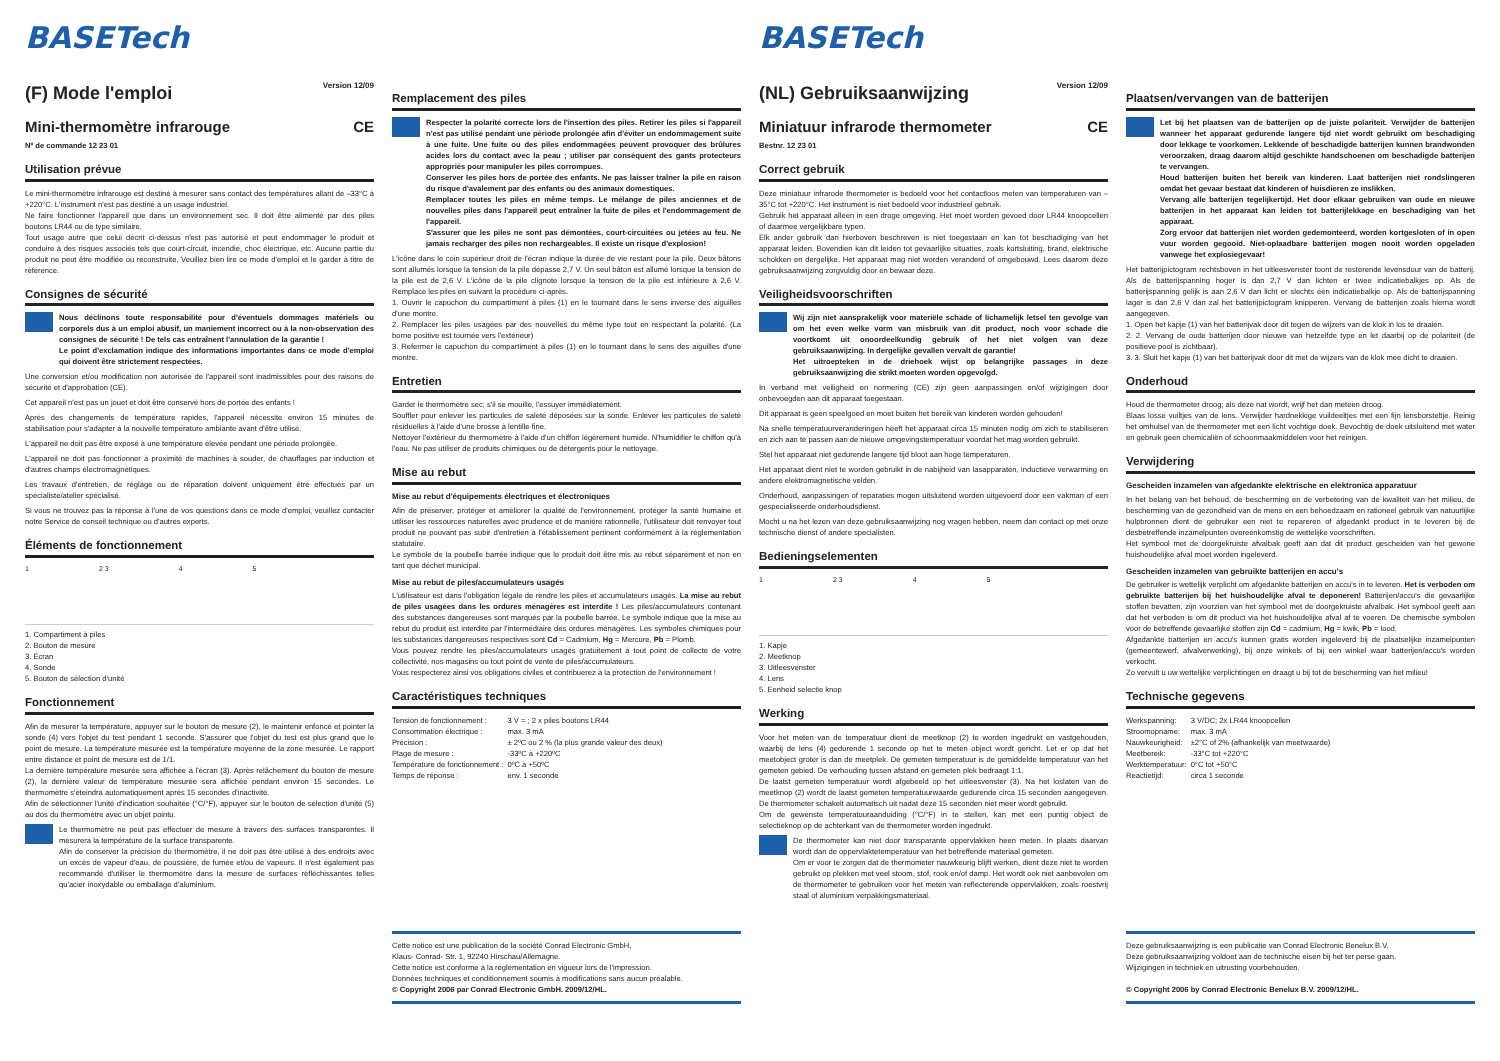BASETech
(F) Mode l'emploi Version 12/09
Mini-thermomètre infrarouge CE
Nº de commande 12 23 01
Utilisation prévue
Le mini-thermomètre infrarouge est destiné à mesurer sans contact des températures allant de –33°C à +220°C. L'instrument n'est pas destiné à un usage industriel.
Ne faire fonctionner l'appareil que dans un environnement sec. Il doit être alimenté par des piles boutons LR44 ou de type similaire.
Tout usage autre que celui décrit ci-dessus n'est pas autorisé et peut endommager le produit et conduire à des risques associés tels que court-circuit, incendie, choc électrique, etc. Aucune partie du produit ne peut être modifiée ou reconstruite. Veuillez bien lire ce mode d'emploi et le garder à titre de référence.
Consignes de sécurité
Nous déclinons toute responsabilité pour d'éventuels dommages matériels ou corporels dus à un emploi abusif, un maniement incorrect ou à la non-observation des consignes de sécurité ! De tels cas entraînent l'annulation de la garantie !
Le point d'exclamation indique des informations importantes dans ce mode d'emploi qui doivent être strictement respectées.
Une conversion et/ou modification non autorisée de l'appareil sont inadmissibles pour des raisons de sécurité et d'approbation (CE).
Cet appareil n'est pas un jouet et doit être conservé hors de portée des enfants !
Après des changements de température rapides, l'appareil nécessite environ 15 minutes de stabilisation pour s'adapter à la nouvelle température ambiante avant d'être utilisé.
L'appareil ne doit pas être exposé à une température élevée pendant une période prolongée.
L'appareil ne doit pas fonctionner à proximité de machines à souder, de chauffages par induction et d'autres champs électromagnétiques.
Les travaux d'entretien, de réglage ou de réparation doivent uniquement être effectués par un spécialiste/atelier spécialisé.
Si vous ne trouvez pas la réponse à l'une de vos questions dans ce mode d'emploi, veuillez contacter notre Service de conseil technique ou d'autres experts.
Éléments de fonctionnement
1 2 3 4 5
1. Compartiment à piles
2. Bouton de mesure
3. Écran
4. Sonde
5. Bouton de sélection d'unité
Fonctionnement
Afin de mesurer la température, appuyer sur le bouton de mesure (2), le maintenir enfoncé et pointer la sonde (4) vers l'objet du test pendant 1 seconde. S'assurer que l'objet du test est plus grand que le point de mesure. La température mesurée est la température moyenne de la zone mesurée. Le rapport entre distance et point de mesure est de 1/1.
La dernière température mesurée sera affichée à l'écran (3). Après relâchement du bouton de mesure (2), la dernière valeur de température mesurée sera affichée pendant environ 15 secondes. Le thermomètre s'éteindra automatiquement après 15 secondes d'inactivité.
Afin de sélectionner l'unité d'indication souhaitée (°C/°F), appuyer sur le bouton de sélection d'unité (5) au dos du thermomètre avec un objet pointu.
Le thermomètre ne peut pas effectuer de mesure à travers des surfaces transparentes. Il mesurera la température de la surface transparente.
Afin de conserver la précision du thermomètre, il ne doit pas être utilisé à des endroits avec un excès de vapeur d'eau, de poussière, de fumée et/ou de vapeurs. Il n'est également pas recommandé d'utiliser le thermomètre dans la mesure de surfaces réfléchissantes telles qu'acier inoxydable ou emballage d'aluminium.
Remplacement des piles
Respecter la polarité correcte lors de l'insertion des piles. Retirer les piles si l'appareil n'est pas utilisé pendant une période prolongée afin d'éviter un endommagement suite à une fuite. Une fuite ou des piles endommagées peuvent provoquer des brûlures acides lors du contact avec la peau ; utiliser par conséquent des gants protecteurs appropriés pour manipuler les piles corrompues.
Conserver les piles hors de portée des enfants. Ne pas laisser traîner la pile en raison du risque d'avalement par des enfants ou des animaux domestiques.
Remplacer toutes les piles en même temps. Le mélange de piles anciennes et de nouvelles piles dans l'appareil peut entraîner la fuite de piles et l'endommagement de l'appareil.
S'assurer que les piles ne sont pas démontées, court-circuitées ou jetées au feu. Ne jamais recharger des piles non rechargeables. Il existe un risque d'explosion!
L'icône dans le coin supérieur droit de l'écran indique la durée de vie restant pour la pile. Deux bâtons sont allumés lorsque la tension de la pile dépasse 2,7 V. Un seul bâton est allumé lorsque la tension de la pile est de 2,6 V. L'icône de la pile clignote lorsque la tension de la pile est inférieure à 2,6 V. Remplace les piles en suivant la procédure ci-après.
1. Ouvrir le capuchon du compartiment à piles (1) en le tournant dans le sens inverse des aiguilles d'une montre.
2. Remplacer les piles usagées par des nouvelles du même type tout en respectant la polarité. (La borne positive est tournée vers l'extérieur)
3. Refermer le capuchon du compartiment à piles (1) en le tournant dans le sens des aiguilles d'une montre.
Entretien
Garder le thermomètre sec; s'il se mouille, l'essuyer immédiatement.
Souffler pour enlever les particules de saleté déposées sur la sonde. Enlever les particules de saleté résiduelles à l'aide d'une brosse à lentille fine.
Nettoyer l'extérieur du thermomètre à l'aide d'un chiffon légèrement humide. N'humidifier le chiffon qu'à l'eau. Ne pas utiliser de produits chimiques ou de détergents pour le nettoyage.
Mise au rebut
Mise au rebut d'équipements électriques et électroniques
Afin de préserver, protéger et améliorer la qualité de l'environnement, protéger la santé humaine et utiliser les ressources naturelles avec prudence et de manière rationnelle, l'utilisateur doit renvoyer tout produit ne pouvant pas subir d'entretien à l'établissement pertinent conformément à la réglementation statutaire.
Le symbole de la poubelle barrée indique que le produit doit être mis au rebut séparément et non en tant que déchet municipal.
Mise au rebut de piles/accumulateurs usagés
L'utilisateur est dans l'obligation légale de rendre les piles et accumulateurs usagés. La mise au rebut de piles usagées dans les ordures ménagères est interdite ! Les piles/accumulateurs contenant des substances dangereuses sont marqués par la poubelle barrée. Le symbole indique que la mise au rebut du produit est interdite par l'intermédiaire des ordures ménagères. Les symboles chimiques pour les substances dangereuses respectives sont Cd = Cadmium, Hg = Mercure, Pb = Plomb.
Vous pouvez rendre les piles/accumulateurs usagés gratuitement à tout point de collecte de votre collectivité, nos magasins ou tout point de vente de piles/accumulateurs.
Vous respecterez ainsi vos obligations civiles et contribuerez à la protection de l'environnement !
Caractéristiques techniques
| Tension de fonctionnement : | 3 V = ; 2 x piles boutons LR44 |
| Consommation électrique : | max. 3 mA |
| Précision : | ± 2ºC ou 2 % (la plus grande valeur des deux) |
| Plage de mesure : | -33ºC à +220ºC |
| Température de fonctionnement : | 0ºC à +50ºC |
| Temps de réponse : | env. 1 seconde |
Cette notice est une publication de la société Conrad Electronic GmbH,
Klaus- Conrad- Str. 1, 92240 Hirschau/Allemagne.
Cette notice est conforme à la réglementation en vigueur lors de l'impression.
Données techniques et conditionnement soumis à modifications sans aucun préalable.
© Copyright 2006 par Conrad Electronic GmbH. 2009/12/HL.
BASETech
(NL) Gebruiksaanwijzing Version 12/09
Miniatuur infrarode thermometer CE
Bestnr. 12 23 01
Correct gebruik
Deze miniatuur infrarode thermometer is bedoeld voor het contactloos meten van temperaturen van –35°C tot +220°C. Het instrument is niet bedoeld voor industrieel gebruik.
Gebruik het apparaat alleen in een droge omgeving. Het moet worden gevoed door LR44 knoopcellen of daarmee vergelijkbare typen.
Elk ander gebruik dan hierboven beschreven is niet toegestaan en kan tot beschadiging van het apparaat leiden. Bovendien kan dit leiden tot gevaarlijke situaties, zoals kortsluiting, brand, elektrische schokken en dergelijke. Het apparaat mag niet worden veranderd of omgebouwd. Lees daarom deze gebruiksaanwijzing zorgvuldig door en bewaar deze.
Veiligheidsvoorschriften
Wij zijn niet aansprakelijk voor materiële schade of lichamelijk letsel ten gevolge van om het even welke vorm van misbruik van dit product, noch voor schade die voortkomt uit onoordeelkundig gebruik of het niet volgen van deze gebruiksaanwijzing. In dergelijke gevallen vervalt de garantie!
Het uitroepteken in de driehoek wijst op belangrijke passages in deze gebruiksaanwijzing die strikt moeten worden opgevolgd.
In verband met veiligheid en normering (CE) zijn geen aanpassingen en/of wijzigingen door onbevoegden aan dit apparaat toegestaan.
Dit apparaat is geen speelgoed en moet buiten het bereik van kinderen worden gehouden!
Na snelle temperatuurveranderingen heeft het apparaat circa 15 minuten nodig om zich te stabiliseren en zich aan te passen aan de nieuwe omgevingstemperatuur voordat het mag worden gebruikt.
Stel het apparaat niet gedurende langere tijd bloot aan hoge temperaturen.
Het apparaat dient niet te worden gebruikt in de nabijheid van lasapparaten, inductieve verwarming en andere elektromagnetische velden.
Onderhoud, aanpassingen of reparaties mogen uitsluitend worden uitgevoerd door een vakman of een gespecialiseerde onderhoudsdienst.
Mocht u na het lezen van deze gebruiksaanwijzing nog vragen hebben, neem dan contact op met onze technische dienst of andere specialisten.
Bedieningselementen
1 2 3 4 5
1. Kapje
2. Meetknop
3. Uitleesvenster
4. Lens
5. Eenheid selectie knop
Werking
Voor het meten van de temperatuur dient de meetknop (2) te worden ingedrukt en vastgehouden, waarbij de lens (4) gedurende 1 seconde op het te meten object wordt gericht. Let er op dat het meetobject groter is dan de meetplek. De gemeten temperatuur is de gemiddelde temperatuur van het gemeten gebied. De verhouding tussen afstand en gemeten plek bedraagt 1:1.
De laatst gemeten temperatuur wordt afgebeeld op het uitleesvenster (3). Na het loslaten van de meetknop (2) wordt de laatst gemeten temperatuurwaarde gedurende circa 15 seconden aangegeven. De thermometer schakelt automatisch uit nadat deze 15 seconden niet meer wordt gebruikt.
Om de gewenste temperatuuraanduiding (°C/°F) in te stellen, kan met een puntig object de selectieknop op de achterkant van de thermometer worden ingedrukt.
De thermometer kan niet door transparante oppervlakken heen meten. In plaats daarvan wordt dan de oppervlaktetemperatuur van het betreffende materiaal gemeten.
Om er voor te zorgen dat de thermometer nauwkeurig blijft werken, dient deze niet te worden gebruikt op plekken met veel stoom, stof, rook en/of damp. Het wordt ook niet aanbevolen om de thermometer te gebruiken voor het meten van reflecterende oppervlakken, zoals roestvrij staal of aluminium verpakkingsmateriaal.
Plaatsen/vervangen van de batterijen
Let bij het plaatsen van de batterijen op de juiste polariteit. Verwijder de batterijen wanneer het apparaat gedurende langere tijd niet wordt gebruikt om beschadiging door lekkage te voorkomen. Lekkende of beschadigde batterijen kunnen brandwonden veroorzaken, draag daarom altijd geschikte handschoenen om beschadigde batterijen te vervangen.
Houd batterijen buiten het bereik van kinderen. Laat batterijen niet rondslingeren omdat het gevaar bestaat dat kinderen of huisdieren ze inslikken.
Vervang alle batterijen tegelijkertijd. Het door elkaar gebruiken van oude en nieuwe batterijen in het apparaat kan leiden tot batterijlekkage en beschadiging van het apparaat.
Zorg ervoor dat batterijen niet worden gedemonteerd, worden kortgesloten of in open vuur worden gegooid. Niet-oplaadbare batterijen mogen nooit worden opgeladen vanwege het explosiegevaar!
Het batterijpictogram rechtsboven in het uitleesvenster toont de resterende levensduur van de batterij. Als de batterijspanning hoger is dan 2,7 V dan lichten er twee indicatiebalkjes op. Als de batterijspanning gelijk is aan 2,6 V dan licht er slechts één indicatiebalkje op. Als de batterijspanning lager is dan 2,6 V dan zal het batterijpictogram knipperen. Vervang de batterijen zoals hierna wordt aangegeven.
1. Open het kapje (1) van het batterijvak door dit tegen de wijzers van de klok in los te draaien.
2. 2. Vervang de oude batterijen door nieuwe van hetzelfde type en let daarbij op de polariteit (de positieve pool is zichtbaar).
3. 3. Sluit het kapje (1) van het batterijvak door dit met de wijzers van de klok mee dicht te draaien.
Onderhoud
Houd de thermometer droog; als deze nat wordt, wrijf het dan meteen droog.
Blaas losse vuiltjes van de lens. Verwijder hardnekkige vuildeeltjes met een fijn lensborsteltje. Reinig het omhulsel van de thermometer met een licht vochtige doek. Bevochtig de doek uitsluitend met water en gebruik geen chemicaliën of schoonmaakmiddelen voor het reinigen.
Verwijdering
Gescheiden inzamelen van afgedankte elektrische en elektronica apparatuur
In het belang van het behoud, de bescherming en de verbetering van de kwaliteit van het milieu, de bescherming van de gezondheid van de mens en een behoedzaam en rationeel gebruik van natuurlijke hulpbronnen dient de gebruiker een niet te repareren of afgedankt product in te leveren bij de desbetreffende inzamelpunten overeenkomstig de wettelijke voorschriften.
Het symbool met de doorgekruiste afvalbak geeft aan dat dit product gescheiden van het gewone huishoudelijke afval moet worden ingeleverd.
Gescheiden inzamelen van gebruikte batterijen en accu's
De gebruiker is wettelijk verplicht om afgedankte batterijen en accu's in te leveren. Het is verboden om gebruikte batterijen bij het huishoudelijke afval te deponeren! Batterijen/accu's die gevaarlijke stoffen bevatten, zijn voorzien van het symbool met de doorgekruiste afvalbak. Het symbool geeft aan dat het verboden is om dit product via het huishoudelijke afval af te voeren. De chemische symbolen voor de betreffende gevaarlijke stoffen zijn Cd = cadmium, Hg = kwik, Pb = lood.
Afgedankte batterijen en accu's kunnen gratis worden ingeleverd bij de plaatselijke inzamelpunten (gemeentewerf, afvalverwerking), bij onze winkels of bij een winkel waar batterijen/accu's worden verkocht.
Zo vervult u uw wettelijke verplichtingen en draagt u bij tot de bescherming van het milieu!
Technische gegevens
| Werkspanning: | 3 V/DC; 2x LR44 knoopcellen |
| Stroomopname: | max. 3 mA |
| Nauwkeurigheid: | ±2°C of 2% (afhankelijk van meetwaarde) |
| Meetbereik: | -33°C tot +220°C |
| Werktemperatuur: | 0°C tot +50°C |
| Reactietijd: | circa 1 seconde |
Deze gebruiksaanwijzing is een publicatie van Conrad Electronic Benelux B.V.
Deze gebruiksaanwijzing voldoet aan de technische eisen bij het ter perse gaan.
Wijzigingen in techniek en uitrusting voorbehouden.
© Copyright 2006 by Conrad Electronic Benelux B.V. 2009/12/HL.